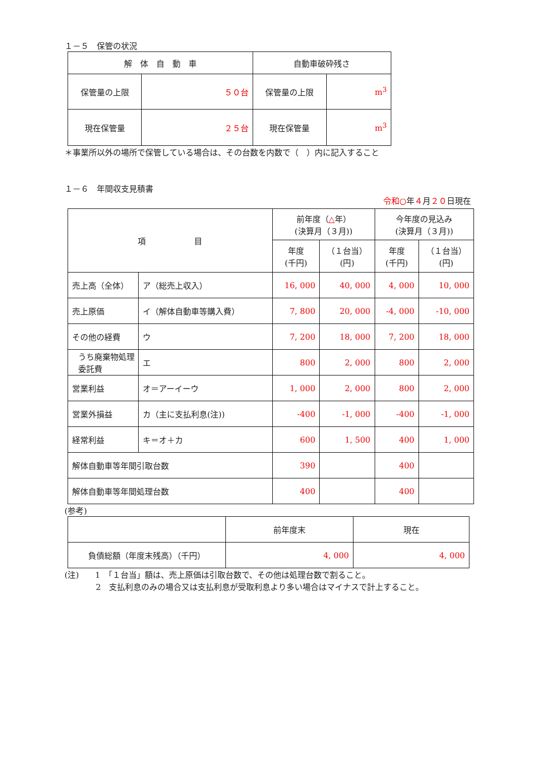１－５　保管の状況
| 解 体 自 動 車 | | 自動車破砕残さ | |
| --- | --- | --- | --- |
| 保管量の上限 | ５０台 | 保管量の上限 | m<sup>3</sup> |
| 現在保管量 | ２５台 | 現在保管量 | m<sup>3</sup> |
＊事業所以外の場所で保管している場合は、その台数を内数で（　）内に記入すること
１－６　年間収支見積書
令和○年４月２０日現在
| 項 目 | | 前年度（ △ 年） (決算月（３月)) | | 今年度の見込み (決算月（３月)) | |
| --- | --- | --- | --- | --- | --- |
| | | 年度 (千円) | （１台当） (円) | 年度 (千円) | （１台当） (円) |
| 売上高（全体） | ア（総売上収入） | 16, 000 | 40, 000 | 4, 000 | 10, 000 |
| 売上原価 | イ（解体自動車等購入費） | 7, 800 | 20, 000 | -4, 000 | -10, 000 |
| その他の経費 | ウ | 7, 200 | 18, 000 | 7, 200 | 18, 000 |
| うち廃棄物処理委託費 | エ | 800 | 2, 000 | 800 | 2, 000 |
| 営業利益 | オ＝アーイーウ | 1, 000 | 2, 000 | 800 | 2, 000 |
| 営業外損益 | カ（主に支払利息(注)) | -400 | -1, 000 | -400 | -1, 000 |
| 経常利益 | キ＝オ＋カ | 600 | 1, 500 | 400 | 1, 000 |
| 解体自動車等年間引取台数 | | 390 | | 400 | |
| 解体自動車等年間処理台数 | | 400 | | 400 | |
(参考)
| | 前年度末 | 現在 |
| 負債総額（年度末残高）（千円） | 4, 000 | 4, 000 |
(注)　　1　「１台当」額は、売上原価は引取台数で、その他は処理台数で割ること。
2　支払利息のみの場合又は支払利息が受取利息より多い場合はマイナスで計上すること。